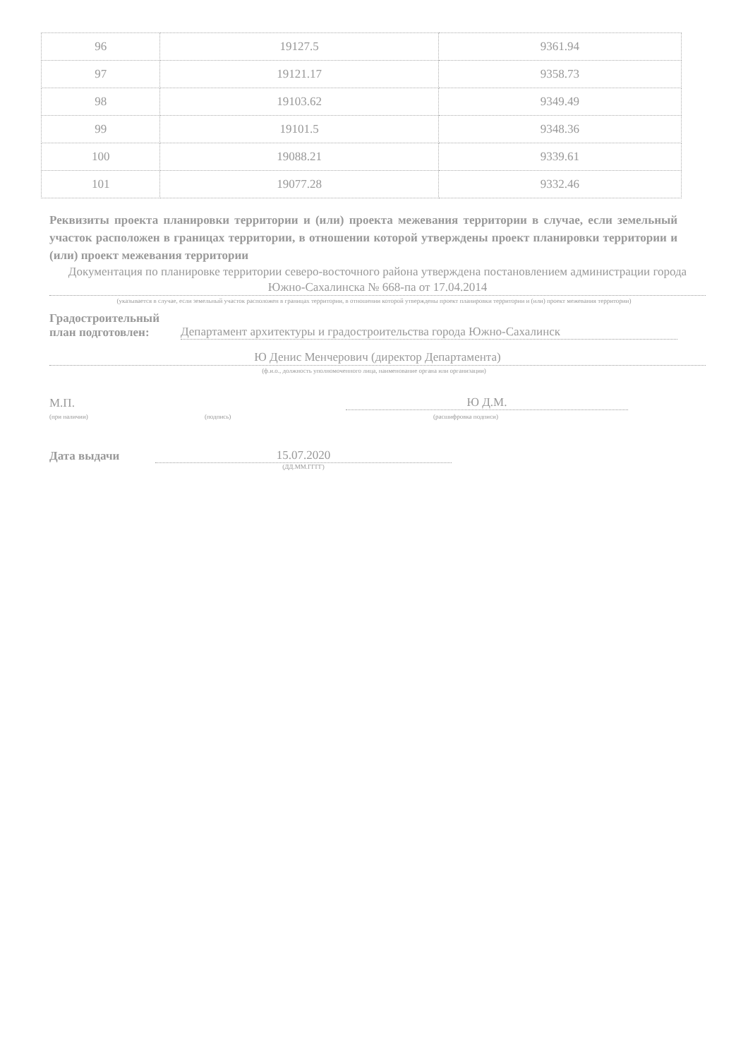| 96 | 19127.5 | 9361.94 |
| 97 | 19121.17 | 9358.73 |
| 98 | 19103.62 | 9349.49 |
| 99 | 19101.5 | 9348.36 |
| 100 | 19088.21 | 9339.61 |
| 101 | 19077.28 | 9332.46 |
Реквизиты проекта планировки территории и (или) проекта межевания территории в случае, если земельный участок расположен в границах территории, в отношении которой утверждены проект планировки территории и (или) проект межевания территории
Документация по планировке территории северо-восточного района утверждена постановлением администрации города Южно-Сахалинска № 668-па от 17.04.2014
(указывается в случае, если земельный участок расположен в границах территории, в отношении которой утверждены проект планировки территории и (или) проект межевания территории)
Градостроительный
план подготовлен: Департамент архитектуры и градостроительства города Южно-Сахалинск
Ю Денис Менчерович (директор Департамента)
(ф.и.о., должность уполномоченного лица, наименование органа или организации)
М.П. Ю Д.М.
(при наличии) (подпись) (расшифровка подписи)
Дата выдачи 15.07.2020
(ДД.ММ.ГГГГ)